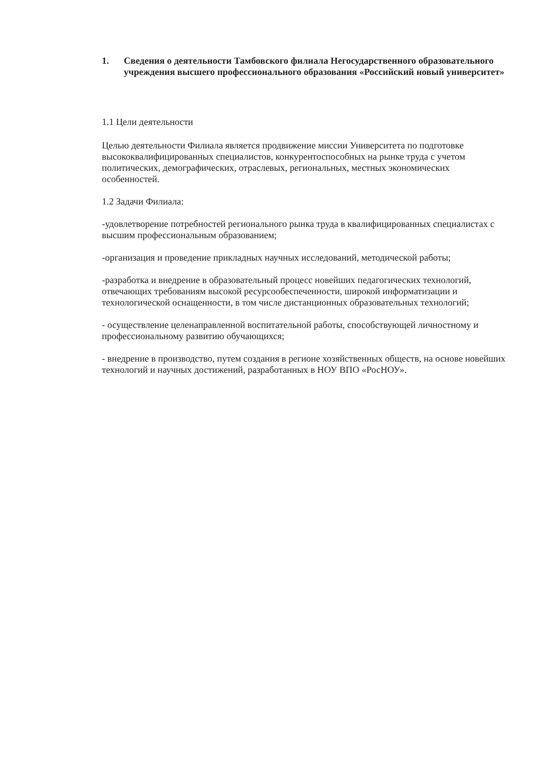1. Сведения о деятельности Тамбовского филиала Негосударственного образовательного учреждения высшего профессионального образования «Российский новый университет»
1.1 Цели деятельности
Целью деятельности Филиала является продвижение миссии Университета по подготовке высококвалифицированных специалистов, конкурентоспособных на рынке труда с учетом политических, демографических, отраслевых, региональных, местных экономических особенностей.
1.2 Задачи Филиала:
-удовлетворение потребностей регионального рынка труда в квалифицированных специалистах с высшим профессиональным образованием;
-организация и проведение прикладных научных исследований, методической работы;
-разработка и внедрение в образовательный процесс новейших педагогических технологий, отвечающих требованиям высокой ресурсообеспеченности, широкой информатизации и технологической оснащенности, в том числе дистанционных образовательных технологий;
- осуществление целенаправленной воспитательной работы, способствующей личностному и профессиональному развитию обучающихся;
- внедрение в производство, путем создания в регионе хозяйственных обществ, на основе новейших технологий и научных достижений, разработанных в НОУ ВПО «РосНОУ».